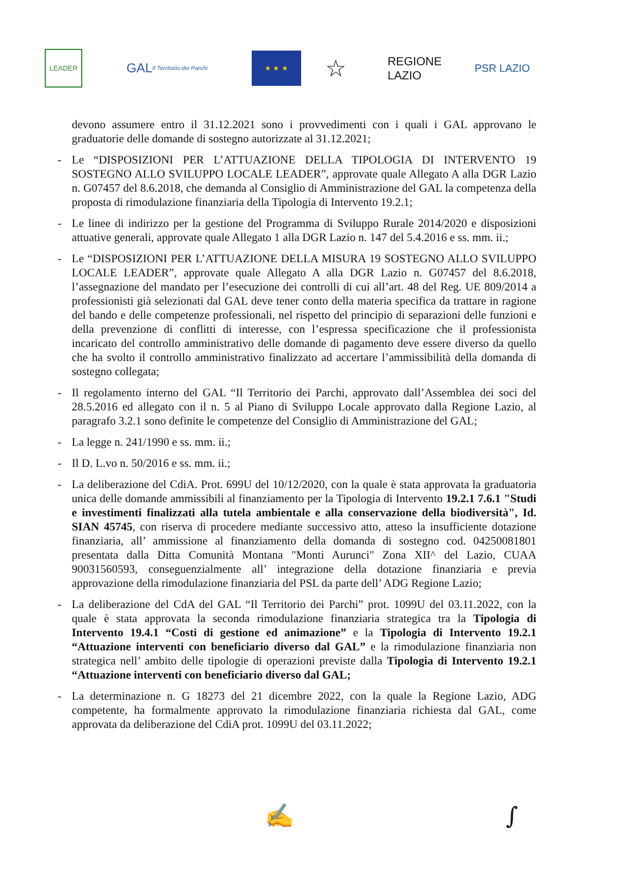LEADER
GAL Il Territorio dei Parchi
★ ★ ★
☆
REGIONE
LAZIO
PSR LAZIO
devono assumere entro il 31.12.2021 sono i provvedimenti con i quali i GAL approvano le graduatorie delle domande di sostegno autorizzate al 31.12.2021;
- Le “DISPOSIZIONI PER L’ATTUAZIONE DELLA TIPOLOGIA DI INTERVENTO 19 SOSTEGNO ALLO SVILUPPO LOCALE LEADER”, approvate quale Allegato A alla DGR Lazio n. G07457 del 8.6.2018, che demanda al Consiglio di Amministrazione del GAL la competenza della proposta di rimodulazione finanziaria della Tipologia di Intervento 19.2.1;
- Le linee di indirizzo per la gestione del Programma di Sviluppo Rurale 2014/2020 e disposizioni attuative generali, approvate quale Allegato 1 alla DGR Lazio n. 147 del 5.4.2016 e ss. mm. ii.;
- Le “DISPOSIZIONI PER L’ATTUAZIONE DELLA MISURA 19 SOSTEGNO ALLO SVILUPPO LOCALE LEADER”, approvate quale Allegato A alla DGR Lazio n. G07457 del 8.6.2018, l’assegnazione del mandato per l’esecuzione dei controlli di cui all’art. 48 del Reg. UE 809/2014 a professionisti già selezionati dal GAL deve tener conto della materia specifica da trattare in ragione del bando e delle competenze professionali, nel rispetto del principio di separazioni delle funzioni e della prevenzione di conflitti di interesse, con l’espressa specificazione che il professionista incaricato del controllo amministrativo delle domande di pagamento deve essere diverso da quello che ha svolto il controllo amministrativo finalizzato ad accertare l’ammissibilità della domanda di sostegno collegata;
- Il regolamento interno del GAL “Il Territorio dei Parchi, approvato dall’Assemblea dei soci del 28.5.2016 ed allegato con il n. 5 al Piano di Sviluppo Locale approvato dalla Regione Lazio, al paragrafo 3.2.1 sono definite le competenze del Consiglio di Amministrazione del GAL;
- La legge n. 241/1990 e ss. mm. ii.;
- Il D. L.vo n. 50/2016 e ss. mm. ii.;
- La deliberazione del CdiA. Prot. 699U del 10/12/2020, con la quale è stata approvata la graduatoria unica delle domande ammissibili al finanziamento per la Tipologia di Intervento 19.2.1 7.6.1 "Studi e investimenti finalizzati alla tutela ambientale e alla conservazione della biodiversità", Id. SIAN 45745, con riserva di procedere mediante successivo atto, atteso la insufficiente dotazione finanziaria, all’ ammissione al finanziamento della domanda di sostegno cod. 04250081801 presentata dalla Ditta Comunità Montana "Monti Aurunci" Zona XII^ del Lazio, CUAA 90031560593, conseguenzialmente all’ integrazione della dotazione finanziaria e previa approvazione della rimodulazione finanziaria del PSL da parte dell’ ADG Regione Lazio;
- La deliberazione del CdA del GAL “Il Territorio dei Parchi” prot. 1099U del 03.11.2022, con la quale è stata approvata la seconda rimodulazione finanziaria strategica tra la Tipologia di Intervento 19.4.1 “Costi di gestione ed animazione” e la Tipologia di Intervento 19.2.1 “Attuazione interventi con beneficiario diverso dal GAL” e la rimodulazione finanziaria non strategica nell’ ambito delle tipologie di operazioni previste dalla Tipologia di Intervento 19.2.1 “Attuazione interventi con beneficiario diverso dal GAL;
- La determinazione n. G 18273 del 21 dicembre 2022, con la quale la Regione Lazio, ADG competente, ha formalmente approvato la rimodulazione finanziaria richiesta dal GAL, come approvata da deliberazione del CdiA prot. 1099U del 03.11.2022;
✍ ∫